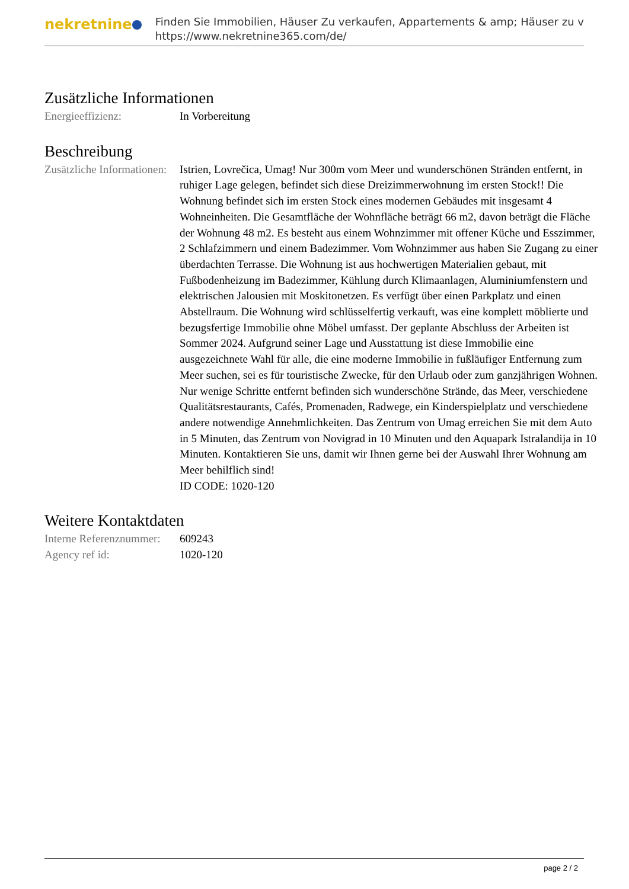nekretnine
Finden Sie Immobilien, Häuser Zu verkaufen, Appartements & amp; Häuser zu v
https://www.nekretnine365.com/de/
Zusätzliche Informationen
| Energieeffizienz: | In Vorbereitung |
Beschreibung
| Zusätzliche Informationen: | Istrien, Lovrečica, Umag! Nur 300m vom Meer und wunderschönen Stränden entfernt, in ruhiger Lage gelegen, befindet sich diese Dreizimmerwohnung im ersten Stock!! Die Wohnung befindet sich im ersten Stock eines modernen Gebäudes mit insgesamt 4 Wohneinheiten. Die Gesamtfläche der Wohnfläche beträgt 66 m2, davon beträgt die Fläche der Wohnung 48 m2. Es besteht aus einem Wohnzimmer mit offener Küche und Esszimmer, 2 Schlafzimmern und einem Badezimmer. Vom Wohnzimmer aus haben Sie Zugang zu einer überdachten Terrasse. Die Wohnung ist aus hochwertigen Materialien gebaut, mit Fußbodenheizung im Badezimmer, Kühlung durch Klimaanlagen, Aluminiumfenstern und elektrischen Jalousien mit Moskitonetzen. Es verfügt über einen Parkplatz und einen Abstellraum. Die Wohnung wird schlüsselfertig verkauft, was eine komplett möblierte und bezugsfertige Immobilie ohne Möbel umfasst. Der geplante Abschluss der Arbeiten ist Sommer 2024. Aufgrund seiner Lage und Ausstattung ist diese Immobilie eine ausgezeichnete Wahl für alle, die eine moderne Immobilie in fußläufiger Entfernung zum Meer suchen, sei es für touristische Zwecke, für den Urlaub oder zum ganzjährigen Wohnen. Nur wenige Schritte entfernt befinden sich wunderschöne Strände, das Meer, verschiedene Qualitätsrestaurants, Cafés, Promenaden, Radwege, ein Kinderspielplatz und verschiedene andere notwendige Annehmlichkeiten. Das Zentrum von Umag erreichen Sie mit dem Auto in 5 Minuten, das Zentrum von Novigrad in 10 Minuten und den Aquapark Istralandija in 10 Minuten. Kontaktieren Sie uns, damit wir Ihnen gerne bei der Auswahl Ihrer Wohnung am Meer behilflich sind! ID CODE: 1020-120 |
Weitere Kontaktdaten
| Interne Referenznummer: | 609243 |
| Agency ref id: | 1020-120 |
page 2 / 2